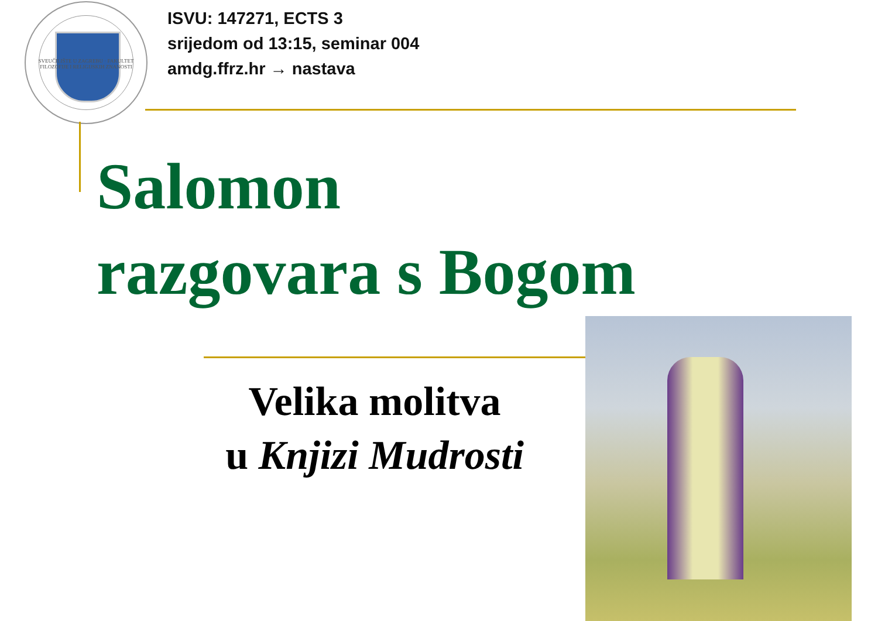SVEUČILIŠTE U ZAGREBU · FAKULTET FILOZOFIJE I RELIGIJSKIH ZNANOSTI
ISVU: 147271, ECTS 3
srijedom od 13:15, seminar 004
amdg.ffrz.hr → nastava
Salomon
razgovara s Bogom
Velika molitva
u Knjizi Mudrosti